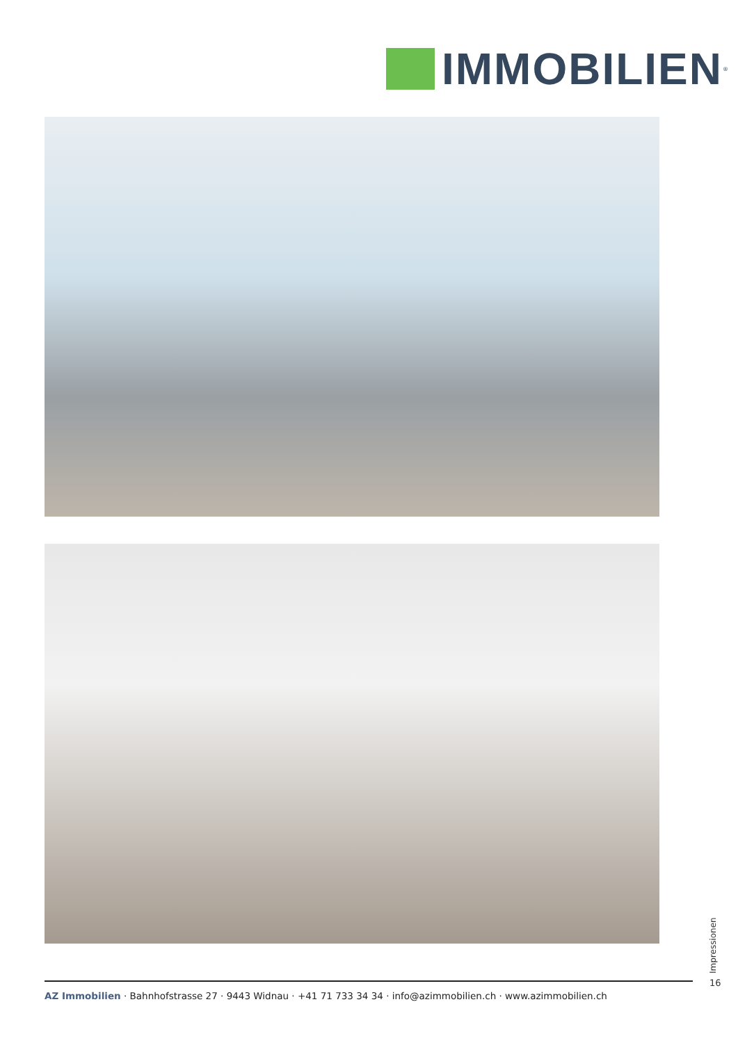IMMOBILIEN
<sup>®</sup>
Impressionen
16
AZ Immobilien · Bahnhofstrasse 27 · 9443 Widnau · +41 71 733 34 34 · info@azimmobilien.ch · www.azimmobilien.ch